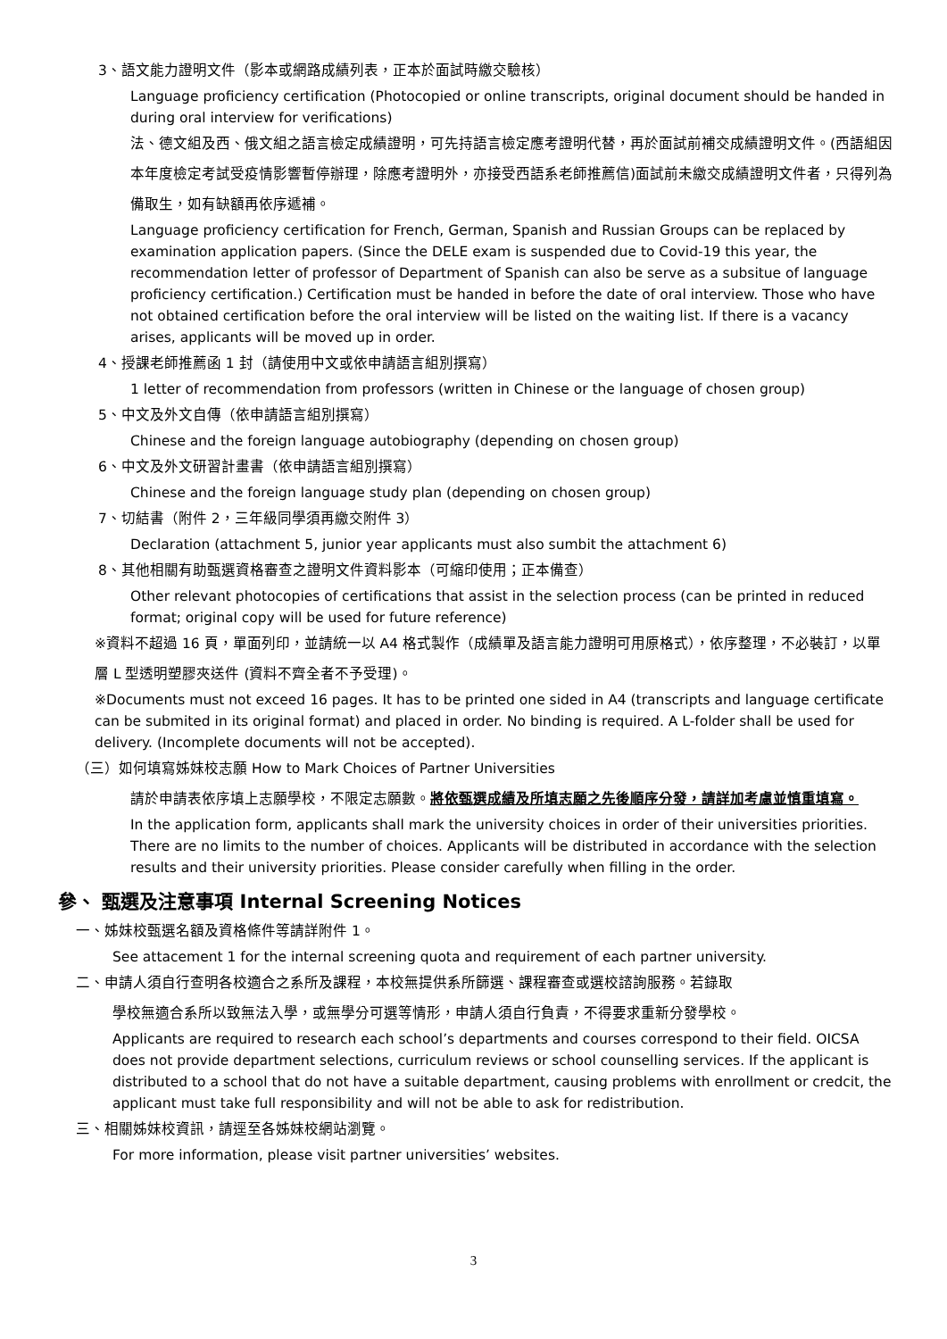3、語文能力證明文件（影本或網路成績列表，正本於面試時繳交驗核）
Language proficiency certification (Photocopied or online transcripts, original document should be handed in during oral interview for verifications)
法、德文組及西、俄文組之語言檢定成績證明，可先持語言檢定應考證明代替，再於面試前補交成績證明文件。(西語組因本年度檢定考試受疫情影響暫停辦理，除應考證明外，亦接受西語系老師推薦信)面試前未繳交成績證明文件者，只得列為備取生，如有缺額再依序遞補。
Language proficiency certification for French, German, Spanish and Russian Groups can be replaced by examination application papers. (Since the DELE exam is suspended due to Covid-19 this year, the recommendation letter of professor of Department of Spanish can also be serve as a subsitue of language proficiency certification.) Certification must be handed in before the date of oral interview. Those who have not obtained certification before the oral interview will be listed on the waiting list. If there is a vacancy arises, applicants will be moved up in order.
4、授課老師推薦函 1 封（請使用中文或依申請語言組別撰寫）
1 letter of recommendation from professors (written in Chinese or the language of chosen group)
5、中文及外文自傳（依申請語言組別撰寫）
Chinese and the foreign language autobiography (depending on chosen group)
6、中文及外文研習計畫書（依申請語言組別撰寫）
Chinese and the foreign language study plan (depending on chosen group)
7、切結書（附件 2，三年級同學須再繳交附件 3）
Declaration (attachment 5, junior year applicants must also sumbit the attachment 6)
8、其他相關有助甄選資格審查之證明文件資料影本（可縮印使用；正本備查）
Other relevant photocopies of certifications that assist in the selection process (can be printed in reduced format; original copy will be used for future reference)
※資料不超過 16 頁，單面列印，並請統一以 A4 格式製作（成績單及語言能力證明可用原格式），依序整理，不必裝訂，以單層 L 型透明塑膠夾送件 (資料不齊全者不予受理)。
※Documents must not exceed 16 pages. It has to be printed one sided in A4 (transcripts and language certificate can be submited in its original format) and placed in order. No binding is required. A L-folder shall be used for delivery. (Incomplete documents will not be accepted).
（三）如何填寫姊妹校志願 How to Mark Choices of Partner Universities
請於申請表依序填上志願學校，不限定志願數。將依甄選成績及所填志願之先後順序分發，請詳加考慮並慎重填寫。
In the application form, applicants shall mark the university choices in order of their universities priorities. There are no limits to the number of choices. Applicants will be distributed in accordance with the selection results and their university priorities. Please consider carefully when filling in the order.
參、 甄選及注意事項 Internal Screening Notices
一、姊妹校甄選名額及資格條件等請詳附件 1。
See attacement 1 for the internal screening quota and requirement of each partner university.
二、申請人須自行查明各校適合之系所及課程，本校無提供系所篩選、課程審查或選校諮詢服務。若錄取
學校無適合系所以致無法入學，或無學分可選等情形，申請人須自行負責，不得要求重新分發學校。
Applicants are required to research each school’s departments and courses correspond to their field. OICSA does not provide department selections, curriculum reviews or school counselling services. If the applicant is distributed to a school that do not have a suitable department, causing problems with enrollment or credcit, the applicant must take full responsibility and will not be able to ask for redistribution.
三、相關姊妹校資訊，請逕至各姊妹校網站瀏覽。
For more information, please visit partner universities’ websites.
3